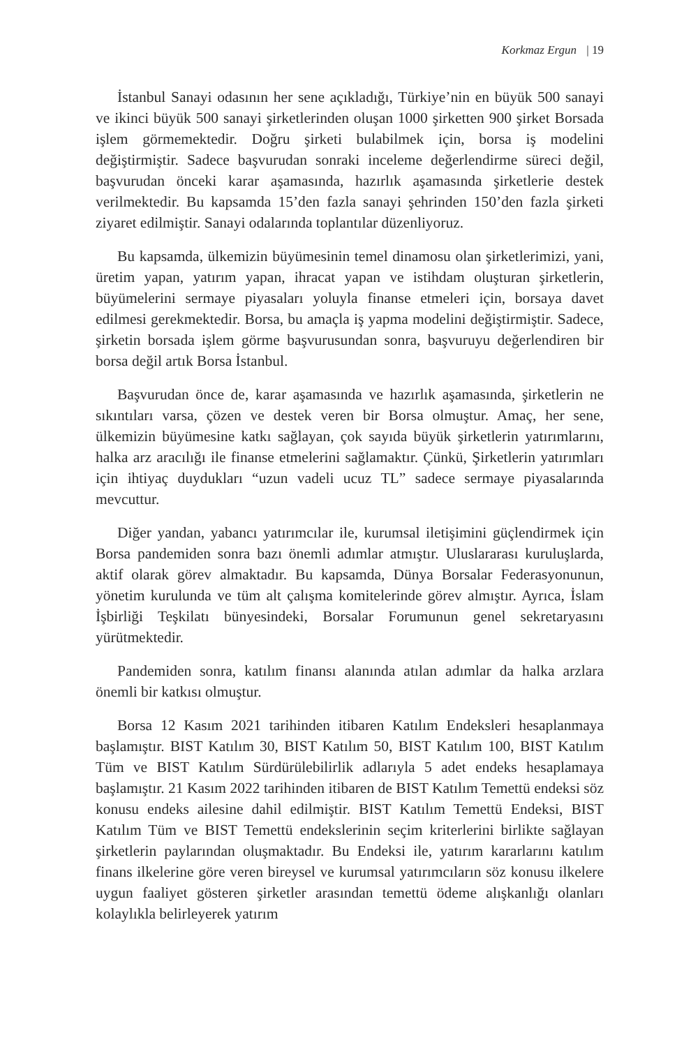Korkmaz Ergun | 19
İstanbul Sanayi odasının her sene açıkladığı, Türkiye’nin en büyük 500 sanayi ve ikinci büyük 500 sanayi şirketlerinden oluşan 1000 şirketten 900 şirket Borsada işlem görmemektedir. Doğru şirketi bulabilmek için, borsa iş modelini değiştirmiştir. Sadece başvurudan sonraki inceleme değerlendirme süreci değil, başvurudan önceki karar aşamasında, hazırlık aşamasında şirketlerie destek verilmektedir. Bu kapsamda 15’den fazla sanayi şehrinden 150’den fazla şirketi ziyaret edilmiştir. Sanayi odalarında toplantılar düzenliyoruz.
Bu kapsamda, ülkemizin büyümesinin temel dinamosu olan şirketlerimizi, yani, üretim yapan, yatırım yapan, ihracat yapan ve istihdam oluşturan şirketlerin, büyümelerini sermaye piyasaları yoluyla finanse etmeleri için, borsaya davet edilmesi gerekmektedir. Borsa, bu amaçla iş yapma modelini değiştirmiştir. Sadece, şirketin borsada işlem görme başvurusundan sonra, başvuruyu değerlendiren bir borsa değil artık Borsa İstanbul.
Başvurudan önce de, karar aşamasında ve hazırlık aşamasında, şirketlerin ne sıkıntıları varsa, çözen ve destek veren bir Borsa olmuştur. Amaç, her sene, ülkemizin büyümesine katkı sağlayan, çok sayıda büyük şirketlerin yatırımlarını, halka arz aracılığı ile finanse etmelerini sağlamaktır. Çünkü, Şirketlerin yatırımları için ihtiyaç duydukları “uzun vadeli ucuz TL” sadece sermaye piyasalarında mevcuttur.
Diğer yandan, yabancı yatırımcılar ile, kurumsal iletişimini güçlendirmek için Borsa pandemiden sonra bazı önemli adımlar atmıştır. Uluslararası kuruluşlarda, aktif olarak görev almaktadır. Bu kapsamda, Dünya Borsalar Federasyonunun, yönetim kurulunda ve tüm alt çalışma komitelerinde görev almıştır. Ayrıca, İslam İşbirliği Teşkilatı bünyesindeki, Borsalar Forumunun genel sekretaryasını yürütmektedir.
Pandemiden sonra, katılım finansı alanında atılan adımlar da halka arzlara önemli bir katkısı olmuştur.
Borsa 12 Kasım 2021 tarihinden itibaren Katılım Endeksleri hesaplanmaya başlamıştır. BIST Katılım 30, BIST Katılım 50, BIST Katılım 100, BIST Katılım Tüm ve BIST Katılım Sürdürülebilirlik adlarıyla 5 adet endeks hesaplamaya başlamıştır. 21 Kasım 2022 tarihinden itibaren de BIST Katılım Temettü endeksi söz konusu endeks ailesine dahil edilmiştir. BIST Katılım Temettü Endeksi, BIST Katılım Tüm ve BIST Temettü endekslerinin seçim kriterlerini birlikte sağlayan şirketlerin paylarından oluşmaktadır. Bu Endeksi ile, yatırım kararlarını katılım finans ilkelerine göre veren bireysel ve kurumsal yatırımcıların söz konusu ilkelere uygun faaliyet gösteren şirketler arasından temettü ödeme alışkanlığı olanları kolaylıkla belirleyerek yatırım